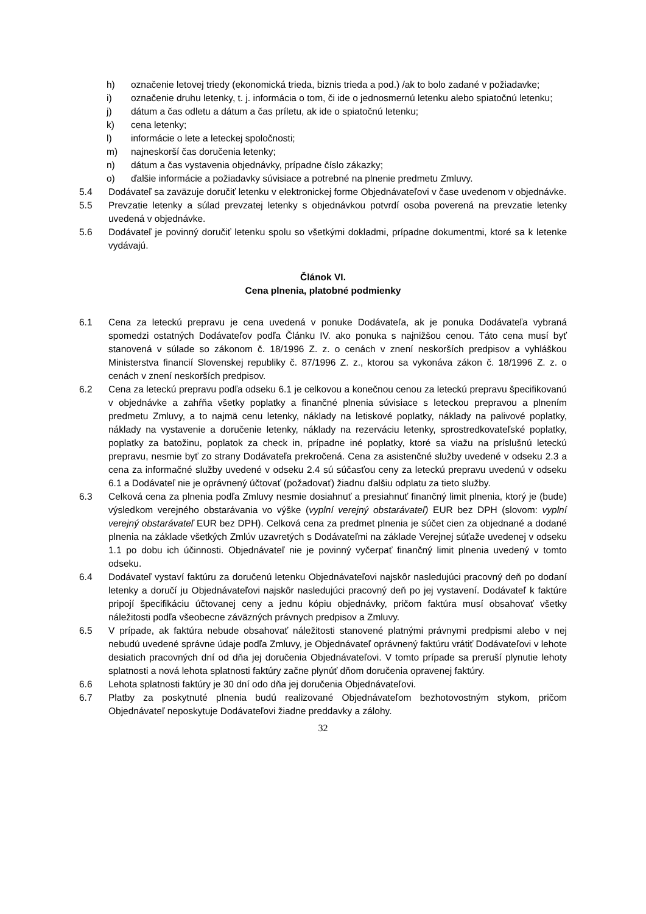h) označenie letovej triedy (ekonomická trieda, biznis trieda a pod.) /ak to bolo zadané v požiadavke;
i) označenie druhu letenky, t. j. informácia o tom, či ide o jednosmernú letenku alebo spiatočnú letenku;
j) dátum a čas odletu a dátum a čas príletu, ak ide o spiatočnú letenku;
k) cena letenky;
l) informácie o lete a leteckej spoločnosti;
m) najneskorší čas doručenia letenky;
n) dátum a čas vystavenia objednávky, prípadne číslo zákazky;
o) ďalšie informácie a požiadavky súvisiace a potrebné na plnenie predmetu Zmluvy.
5.4 Dodávateľ sa zaväzuje doručiť letenku v elektronickej forme Objednávateľovi v čase uvedenom v objednávke.
5.5 Prevzatie letenky a súlad prevzatej letenky s objednávkou potvrdí osoba poverená na prevzatie letenky uvedená v objednávke.
5.6 Dodávateľ je povinný doručiť letenku spolu so všetkými dokladmi, prípadne dokumentmi, ktoré sa k letenke vydávajú.
Článok VI.
Cena plnenia, platobné podmienky
6.1 Cena za leteckú prepravu je cena uvedená v ponuke Dodávateľa, ak je ponuka Dodávateľa vybraná spomedzi ostatných Dodávateľov podľa Článku IV. ako ponuka s najnižšou cenou. Táto cena musí byť stanovená v súlade so zákonom č. 18/1996 Z. z. o cenách v znení neskorších predpisov a vyhláškou Ministerstva financií Slovenskej republiky č. 87/1996 Z. z., ktorou sa vykonáva zákon č. 18/1996 Z. z. o cenách v znení neskorších predpisov.
6.2 Cena za leteckú prepravu podľa odseku 6.1 je celkovou a konečnou cenou za leteckú prepravu špecifikovanú v objednávke a zahŕňa všetky poplatky a finančné plnenia súvisiace s leteckou prepravou a plnením predmetu Zmluvy, a to najmä cenu letenky, náklady na letiskové poplatky, náklady na palivové poplatky, náklady na vystavenie a doručenie letenky, náklady na rezerváciu letenky, sprostredkovateľské poplatky, poplatky za batožinu, poplatok za check in, prípadne iné poplatky, ktoré sa viažu na príslušnú leteckú prepravu, nesmie byť zo strany Dodávateľa prekročená. Cena za asistenčné služby uvedené v odseku 2.3 a cena za informačné služby uvedené v odseku 2.4 sú súčasťou ceny za leteckú prepravu uvedenú v odseku 6.1 a Dodávateľ nie je oprávnený účtovať (požadovať) žiadnu ďalšiu odplatu za tieto služby.
6.3 Celková cena za plnenia podľa Zmluvy nesmie dosiahnuť a presiahnuť finančný limit plnenia, ktorý je (bude) výsledkom verejného obstarávania vo výške (vyplní verejný obstarávateľ) EUR bez DPH (slovom: vyplní verejný obstarávateľ EUR bez DPH). Celková cena za predmet plnenia je súčet cien za objednané a dodané plnenia na základe všetkých Zmlúv uzavretých s Dodávateľmi na základe Verejnej súťaže uvedenej v odseku 1.1 po dobu ich účinnosti. Objednávateľ nie je povinný vyčerpať finančný limit plnenia uvedený v tomto odseku.
6.4 Dodávateľ vystaví faktúru za doručenú letenku Objednávateľovi najskôr nasledujúci pracovný deň po dodaní letenky a doručí ju Objednávateľovi najskôr nasledujúci pracovný deň po jej vystavení. Dodávateľ k faktúre pripojí špecifikáciu účtovanej ceny a jednu kópiu objednávky, pričom faktúra musí obsahovať všetky náležitosti podľa všeobecne záväzných právnych predpisov a Zmluvy.
6.5 V prípade, ak faktúra nebude obsahovať náležitosti stanovené platnými právnymi predpismi alebo v nej nebudú uvedené správne údaje podľa Zmluvy, je Objednávateľ oprávnený faktúru vrátiť Dodávateľovi v lehote desiatich pracovných dní od dňa jej doručenia Objednávateľovi. V tomto prípade sa preruší plynutie lehoty splatnosti a nová lehota splatnosti faktúry začne plynúť dňom doručenia opravenej faktúry.
6.6 Lehota splatnosti faktúry je 30 dní odo dňa jej doručenia Objednávateľovi.
6.7 Platby za poskytnuté plnenia budú realizované Objednávateľom bezhotovostným stykom, pričom Objednávateľ neposkytuje Dodávateľovi žiadne preddavky a zálohy.
32